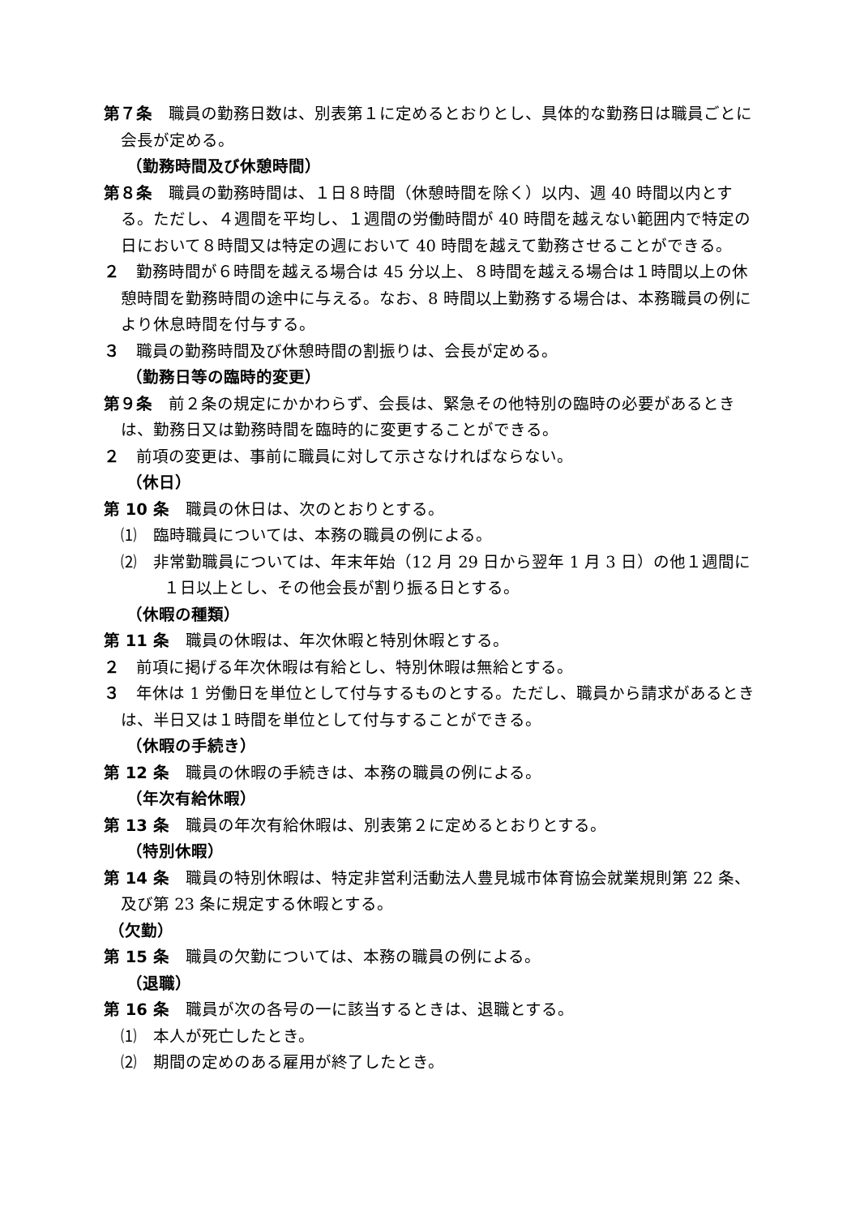第７条　職員の勤務日数は、別表第１に定めるとおりとし、具体的な勤務日は職員ごとに会長が定める。
（勤務時間及び休憩時間）
第８条　職員の勤務時間は、１日８時間（休憩時間を除く）以内、週 40 時間以内とする。ただし、４週間を平均し、１週間の労働時間が 40 時間を越えない範囲内で特定の日において８時間又は特定の週において 40 時間を越えて勤務させることができる。
２　勤務時間が６時間を越える場合は 45 分以上、８時間を越える場合は１時間以上の休憩時間を勤務時間の途中に与える。なお、8 時間以上勤務する場合は、本務職員の例により休息時間を付与する。
３　職員の勤務時間及び休憩時間の割振りは、会長が定める。
（勤務日等の臨時的変更）
第９条　前２条の規定にかかわらず、会長は、緊急その他特別の臨時の必要があるときは、勤務日又は勤務時間を臨時的に変更することができる。
２　前項の変更は、事前に職員に対して示さなければならない。
（休日）
第 10 条　職員の休日は、次のとおりとする。
⑴　臨時職員については、本務の職員の例による。
⑵　非常勤職員については、年末年始（12 月 29 日から翌年 1 月 3 日）の他１週間に１日以上とし、その他会長が割り振る日とする。
（休暇の種類）
第 11 条　職員の休暇は、年次休暇と特別休暇とする。
２　前項に掲げる年次休暇は有給とし、特別休暇は無給とする。
３　年休は 1 労働日を単位として付与するものとする。ただし、職員から請求があるときは、半日又は１時間を単位として付与することができる。
（休暇の手続き）
第 12 条　職員の休暇の手続きは、本務の職員の例による。
（年次有給休暇）
第 13 条　職員の年次有給休暇は、別表第２に定めるとおりとする。
（特別休暇）
第 14 条　職員の特別休暇は、特定非営利活動法人豊見城市体育協会就業規則第 22 条、及び第 23 条に規定する休暇とする。
（欠勤）
第 15 条　職員の欠勤については、本務の職員の例による。
（退職）
第 16 条　職員が次の各号の一に該当するときは、退職とする。
⑴　本人が死亡したとき。
⑵　期間の定めのある雇用が終了したとき。